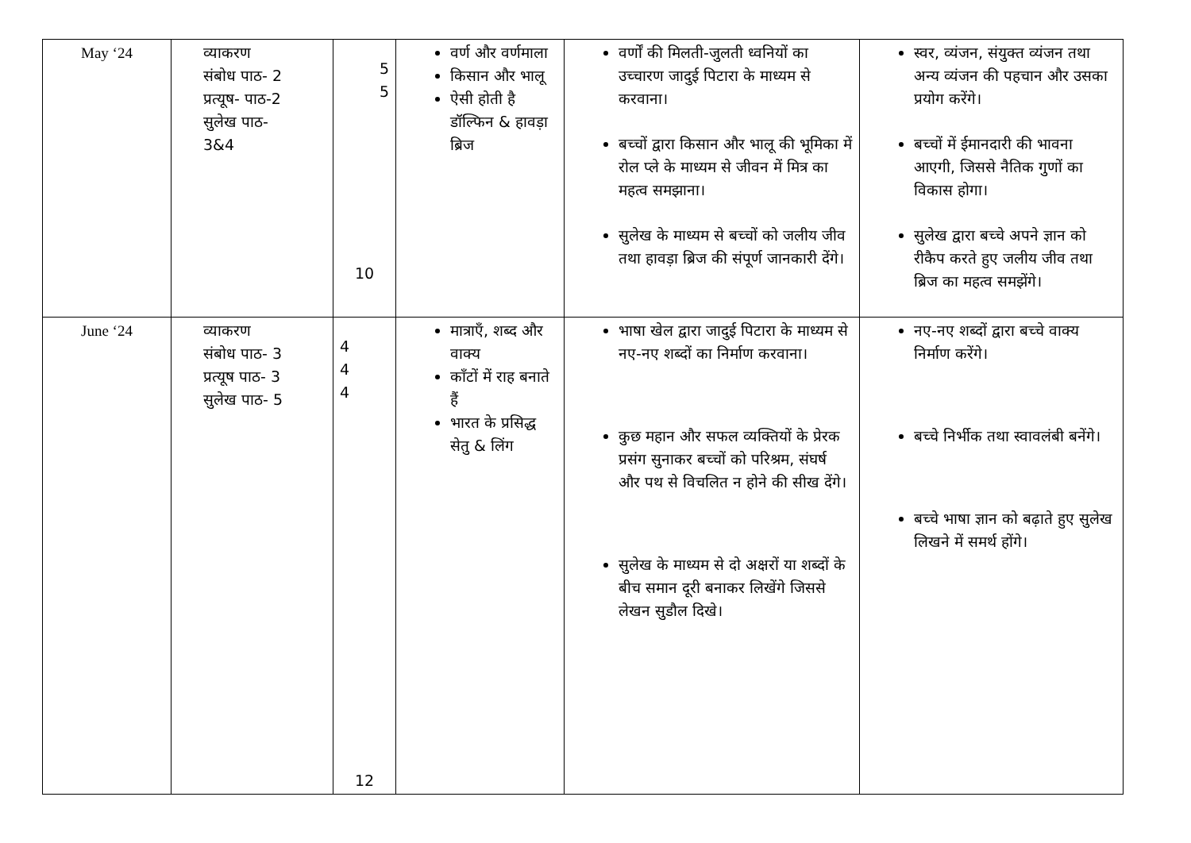| May ‘24 | व्याकरण संबोध पाठ- 2 प्रत्यूष- पाठ-2 सुलेख पाठ- 3&4 | 5 5 10 | वर्ण और वर्णमाला किसान और भालू ऐसी होती है डॉल्फिन & हावड़ा ब्रिज | वर्णों की मिलती-जुलती ध्वनियों का उच्चारण जादुई पिटारा के माध्यम से करवाना। बच्चों द्वारा किसान और भालू की भूमिका में रोल प्ले के माध्यम से जीवन में मित्र का महत्व समझाना। सुलेख के माध्यम से बच्चों को जलीय जीव तथा हावड़ा ब्रिज की संपूर्ण जानकारी देंगे। | स्वर, व्यंजन, संयुक्त व्यंजन तथा अन्य व्यंजन की पहचान और उसका प्रयोग करेंगे। बच्चों में ईमानदारी की भावना आएगी, जिससे नैतिक गुणों का विकास होगा। सुलेख द्वारा बच्चे अपने ज्ञान को रीकैप करते हुए जलीय जीव तथा ब्रिज का महत्व समझेंगे। |
| June ‘24 | व्याकरण संबोध पाठ- 3 प्रत्यूष पाठ- 3 सुलेख पाठ- 5 | 4 4 4 12 | मात्राएँ, शब्द और वाक्य काँटों में राह बनाते हैं भारत के प्रसिद्ध सेतु & लिंग | भाषा खेल द्वारा जादुई पिटारा के माध्यम से नए-नए शब्दों का निर्माण करवाना। कुछ महान और सफल व्यक्तियों के प्रेरक प्रसंग सुनाकर बच्चों को परिश्रम, संघर्ष और पथ से विचलित न होने की सीख देंगे। सुलेख के माध्यम से दो अक्षरों या शब्दों के बीच समान दूरी बनाकर लिखेंगे जिससे लेखन सुडौल दिखे। | नए-नए शब्दों द्वारा बच्चे वाक्य निर्माण करेंगे। बच्चे निर्भीक तथा स्वावलंबी बनेंगे। बच्चे भाषा ज्ञान को बढ़ाते हुए सुलेख लिखने में समर्थ होंगे। |